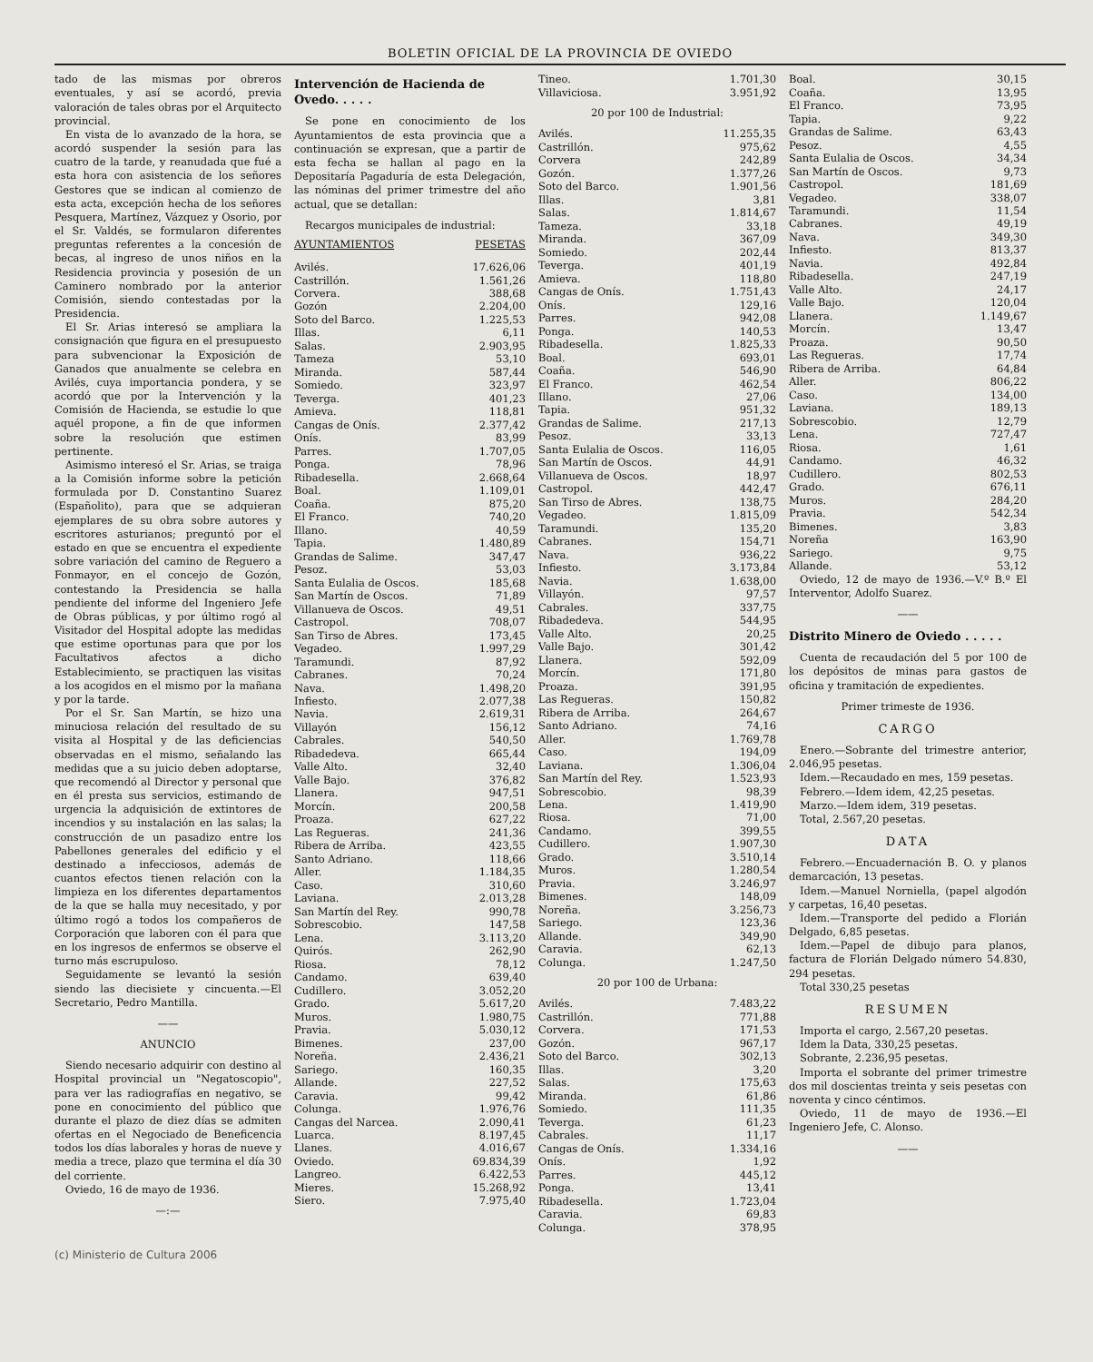BOLETIN OFICIAL DE LA PROVINCIA DE OVIEDO
tado de las mismas por obreros eventuales, y así se acordó, previa valoración de tales obras por el Arquitecto provincial.
En vista de lo avanzado de la hora, se acordó suspender la sesión para las cuatro de la tarde, y reanudada que fué a esta hora con asistencia de los señores Gestores que se indican al comienzo de esta acta, excepción hecha de los señores Pesquera, Martínez, Vázquez y Osorio, por el Sr. Valdés, se formularon diferentes preguntas referentes a la concesión de becas, al ingreso de unos niños en la Residencia provincia y posesión de un Caminero nombrado por la anterior Comisión, siendo contestadas por la Presidencia.
El Sr. Arias interesó se ampliara la consignación que figura en el presupuesto para subvencionar la Exposición de Ganados que anualmente se celebra en Avilés, cuya importancia pondera, y se acordó que por la Intervención y la Comisión de Hacienda, se estudie lo que aquél propone, a fin de que informen sobre la resolución que estimen pertinente.
Asimismo interesó el Sr. Arias, se traiga a la Comisión informe sobre la petición formulada por D. Constantino Suarez (Españolito), para que se adquieran ejemplares de su obra sobre autores y escritores asturianos; preguntó por el estado en que se encuentra el expediente sobre variación del camino de Reguero a Fonmayor, en el concejo de Gozón, contestando la Presidencia se halla pendiente del informe del Ingeniero Jefe de Obras públicas, y por último rogó al Visitador del Hospital adopte las medidas que estime oportunas para que por los Facultativos afectos a dicho Establecimiento, se practiquen las visitas a los acogidos en el mismo por la mañana y por la tarde.
Por el Sr. San Martín, se hizo una minuciosa relación del resultado de su visita al Hospital y de las deficiencias observadas en el mismo, señalando las medidas que a su juicio deben adoptarse, que recomendó al Director y personal que en él presta sus servicios, estimando de urgencia la adquisición de extintores de incendios y su instalación en las salas; la construcción de un pasadizo entre los Pabellones generales del edificio y el destinado a infecciosos, además de cuantos efectos tienen relación con la limpieza en los diferentes departamentos de la que se halla muy necesitado, y por último rogó a todos los compañeros de Corporación que laboren con él para que en los ingresos de enfermos se observe el turno más escrupuloso.
Seguidamente se levantó la sesión siendo las diecisiete y cincuenta.—El Secretario, Pedro Mantilla.
——
ANUNCIO
Siendo necesario adquirir con destino al Hospital provincial un "Negatoscopio", para ver las radiografías en negativo, se pone en conocimiento del público que durante el plazo de diez días se admiten ofertas en el Negociado de Beneficencia todos los días laborales y horas de nueve y media a trece, plazo que termina el día 30 del corriente.
Oviedo, 16 de mayo de 1936.
—:—
Intervención de Hacienda de Ovedo. . . . .
Se pone en conocimiento de los Ayuntamientos de esta provincia que a continuación se expresan, que a partir de esta fecha se hallan al pago en la Depositaría Pagaduría de esta Delegación, las nóminas del primer trimestre del año actual, que se detallan:
Recargos municipales de industrial:
| AYUNTAMIENTOS | PESETAS |
| --- | --- |
| Avilés. | 17.626,06 |
| Castrillón. | 1.561,26 |
| Corvera. | 388,68 |
| Gozón | 2.204,00 |
| Soto del Barco. | 1.225,53 |
| Illas. | 6,11 |
| Salas. | 2.903,95 |
| Tameza | 53,10 |
| Miranda. | 587,44 |
| Somiedo. | 323,97 |
| Teverga. | 401,23 |
| Amieva. | 118,81 |
| Cangas de Onís. | 2.377,42 |
| Onís. | 83,99 |
| Parres. | 1.707,05 |
| Ponga. | 78,96 |
| Ribadesella. | 2.668,64 |
| Boal. | 1.109,01 |
| Coaña. | 875,20 |
| El Franco. | 740,20 |
| Illano. | 40,59 |
| Tapia. | 1.480,89 |
| Grandas de Salime. | 347,47 |
| Pesoz. | 53,03 |
| Santa Eulalia de Oscos. | 185,68 |
| San Martín de Oscos. | 71,89 |
| Villanueva de Oscos. | 49,51 |
| Castropol. | 708,07 |
| San Tirso de Abres. | 173,45 |
| Vegadeo. | 1.997,29 |
| Taramundi. | 87,92 |
| Cabranes. | 70,24 |
| Nava. | 1.498,20 |
| Infiesto. | 2.077,38 |
| Navia. | 2.619,31 |
| Villayón | 156,12 |
| Cabrales. | 540,50 |
| Ribadedeva. | 665,44 |
| Valle Alto. | 32,40 |
| Valle Bajo. | 376,82 |
| Llanera. | 947,51 |
| Morcín. | 200,58 |
| Proaza. | 627,22 |
| Las Regueras. | 241,36 |
| Ribera de Arriba. | 423,55 |
| Santo Adriano. | 118,66 |
| Aller. | 1.184,35 |
| Caso. | 310,60 |
| Laviana. | 2.013,28 |
| San Martín del Rey. | 990,78 |
| Sobrescobio. | 147,58 |
| Lena. | 3.113,20 |
| Quirós. | 262,90 |
| Riosa. | 78,12 |
| Candamo. | 639,40 |
| Cudillero. | 3.052,20 |
| Grado. | 5.617,20 |
| Muros. | 1.980,75 |
| Pravia. | 5.030,12 |
| Bimenes. | 237,00 |
| Noreña. | 2.436,21 |
| Sariego. | 160,35 |
| Allande. | 227,52 |
| Caravia. | 99,42 |
| Colunga. | 1.976,76 |
| Cangas del Narcea. | 2.090,41 |
| Luarca. | 8.197,45 |
| Llanes. | 4.016,67 |
| Oviedo. | 69.834,39 |
| Langreo. | 6.422,53 |
| Mieres. | 15.268,92 |
| Siero. | 7.975,40 |
| Tineo. | 1.701,30 |
| Villaviciosa. | 3.951,92 |
20 por 100 de Industrial:
| Avilés. | 11.255,35 |
| Castrillón. | 975,62 |
| Corvera | 242,89 |
| Gozón. | 1.377,26 |
| Soto del Barco. | 1.901,56 |
| Illas. | 3,81 |
| Salas. | 1.814,67 |
| Tameza. | 33,18 |
| Miranda. | 367,09 |
| Somiedo. | 202,44 |
| Teverga. | 401,19 |
| Amieva. | 118,80 |
| Cangas de Onís. | 1.751,43 |
| Onís. | 129,16 |
| Parres. | 942,08 |
| Ponga. | 140,53 |
| Ribadesella. | 1.825,33 |
| Boal. | 693,01 |
| Coaña. | 546,90 |
| El Franco. | 462,54 |
| Illano. | 27,06 |
| Tapia. | 951,32 |
| Grandas de Salime. | 217,13 |
| Pesoz. | 33,13 |
| Santa Eulalia de Oscos. | 116,05 |
| San Martín de Oscos. | 44,91 |
| Villanueva de Oscos. | 18,97 |
| Castropol. | 442,47 |
| San Tirso de Abres. | 138,75 |
| Vegadeo. | 1.815,09 |
| Taramundi. | 135,20 |
| Cabranes. | 154,71 |
| Nava. | 936,22 |
| Infiesto. | 3.173,84 |
| Navia. | 1.638,00 |
| Villayón. | 97,57 |
| Cabrales. | 337,75 |
| Ribadedeva. | 544,95 |
| Valle Alto. | 20,25 |
| Valle Bajo. | 301,42 |
| Llanera. | 592,09 |
| Morcín. | 171,80 |
| Proaza. | 391,95 |
| Las Regueras. | 150,82 |
| Ribera de Arriba. | 264,67 |
| Santo Adriano. | 74,16 |
| Aller. | 1.769,78 |
| Caso. | 194,09 |
| Laviana. | 1.306,04 |
| San Martín del Rey. | 1.523,93 |
| Sobrescobio. | 98,39 |
| Lena. | 1.419,90 |
| Riosa. | 71,00 |
| Candamo. | 399,55 |
| Cudillero. | 1.907,30 |
| Grado. | 3.510,14 |
| Muros. | 1.280,54 |
| Pravia. | 3.246,97 |
| Bimenes. | 148,09 |
| Noreña. | 3.256,73 |
| Sariego. | 123,36 |
| Allande. | 349,90 |
| Caravia. | 62,13 |
| Colunga. | 1.247,50 |
20 por 100 de Urbana:
| Avilés. | 7.483,22 |
| Castrillón. | 771,88 |
| Corvera. | 171,53 |
| Gozón. | 967,17 |
| Soto del Barco. | 302,13 |
| Illas. | 3,20 |
| Salas. | 175,63 |
| Miranda. | 61,86 |
| Somiedo. | 111,35 |
| Teverga. | 61,23 |
| Cabrales. | 11,17 |
| Cangas de Onís. | 1.334,16 |
| Onís. | 1,92 |
| Parres. | 445,12 |
| Ponga. | 13,41 |
| Ribadesella. | 1.723,04 |
| Caravia. | 69,83 |
| Colunga. | 378,95 |
| Boal. | 30,15 |
| Coaña. | 13,95 |
| El Franco. | 73,95 |
| Tapia. | 9,22 |
| Grandas de Salime. | 63,43 |
| Pesoz. | 4,55 |
| Santa Eulalia de Oscos. | 34,34 |
| San Martín de Oscos. | 9,73 |
| Castropol. | 181,69 |
| Vegadeo. | 338,07 |
| Taramundi. | 11,54 |
| Cabranes. | 49,19 |
| Nava. | 349,30 |
| Infiesto. | 813,37 |
| Navia. | 492,84 |
| Ribadesella. | 247,19 |
| Valle Alto. | 24,17 |
| Valle Bajo. | 120,04 |
| Llanera. | 1.149,67 |
| Morcín. | 13,47 |
| Proaza. | 90,50 |
| Las Regueras. | 17,74 |
| Ribera de Arriba. | 64,84 |
| Aller. | 806,22 |
| Caso. | 134,00 |
| Laviana. | 189,13 |
| Sobrescobio. | 12,79 |
| Lena. | 727,47 |
| Riosa. | 1,61 |
| Candamo. | 46,32 |
| Cudillero. | 802,53 |
| Grado. | 676,11 |
| Muros. | 284,20 |
| Pravia. | 542,34 |
| Bimenes. | 3,83 |
| Noreña | 163,90 |
| Sariego. | 9,75 |
| Allande. | 53,12 |
Oviedo, 12 de mayo de 1936.—V.º B.º El Interventor, Adolfo Suarez.
——
Distrito Minero de Oviedo . . . . .
Cuenta de recaudación del 5 por 100 de los depósitos de minas para gastos de oficina y tramitación de expedientes.
Primer trimeste de 1936.
CARGO
Enero.—Sobrante del trimestre anterior, 2.046,95 pesetas.
Idem.—Recaudado en mes, 159 pesetas.
Febrero.—Idem idem, 42,25 pesetas.
Marzo.—Idem idem, 319 pesetas.
Total, 2.567,20 pesetas.
DATA
Febrero.—Encuadernación B. O. y planos demarcación, 13 pesetas.
Idem.—Manuel Norniella, (papel algodón y carpetas, 16,40 pesetas.
Idem.—Transporte del pedido a Florián Delgado, 6,85 pesetas.
Idem.—Papel de dibujo para planos, factura de Florián Delgado número 54.830, 294 pesetas.
Total 330,25 pesetas
RESUMEN
Importa el cargo, 2.567,20 pesetas.
Idem la Data, 330,25 pesetas.
Sobrante, 2.236,95 pesetas.
Importa el sobrante del primer trimestre dos mil doscientas treinta y seis pesetas con noventa y cinco céntimos.
Oviedo, 11 de mayo de 1936.—El Ingeniero Jefe, C. Alonso.
——
(c) Ministerio de Cultura 2006